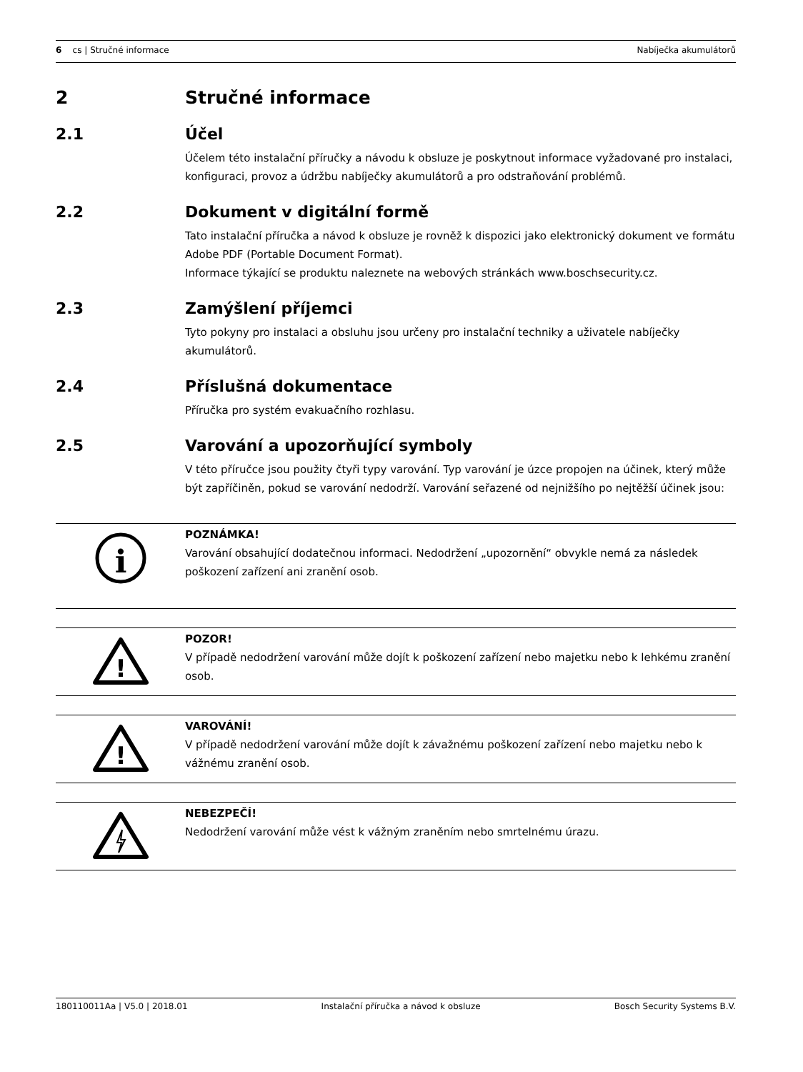6 cs | Stručné informace Nabíječka akumulátorů
2 Stručné informace
2.1 Účel
Účelem této instalační příručky a návodu k obsluze je poskytnout informace vyžadované pro instalaci, konfiguraci, provoz a údržbu nabíječky akumulátorů a pro odstraňování problémů.
2.2 Dokument v digitální formě
Tato instalační příručka a návod k obsluze je rovněž k dispozici jako elektronický dokument ve formátu Adobe PDF (Portable Document Format).
Informace týkající se produktu naleznete na webových stránkách www.boschsecurity.cz.
2.3 Zamýšlení příjemci
Tyto pokyny pro instalaci a obsluhu jsou určeny pro instalační techniky a uživatele nabíječky akumulátorů.
2.4 Příslušná dokumentace
Příručka pro systém evakuačního rozhlasu.
2.5 Varování a upozorňující symboly
V této příručce jsou použity čtyři typy varování. Typ varování je úzce propojen na účinek, který může být zapříčiněn, pokud se varování nedodrží. Varování seřazené od nejnižšího po nejtěžší účinek jsou:
i
POZNÁMKA!
Varování obsahující dodatečnou informaci. Nedodržení „upozornění“ obvykle nemá za následek poškození zařízení ani zranění osob.
!
POZOR!
V případě nedodržení varování může dojít k poškození zařízení nebo majetku nebo k lehkému zranění osob.
!
VAROVÁNÍ!
V případě nedodržení varování může dojít k závažnému poškození zařízení nebo majetku nebo k vážnému zranění osob.
NEBEZPEČÍ!
Nedodržení varování může vést k vážným zraněním nebo smrtelnému úrazu.
180110011Aa | V5.0 | 2018.01 Instalační příručka a návod k obsluze Bosch Security Systems B.V.